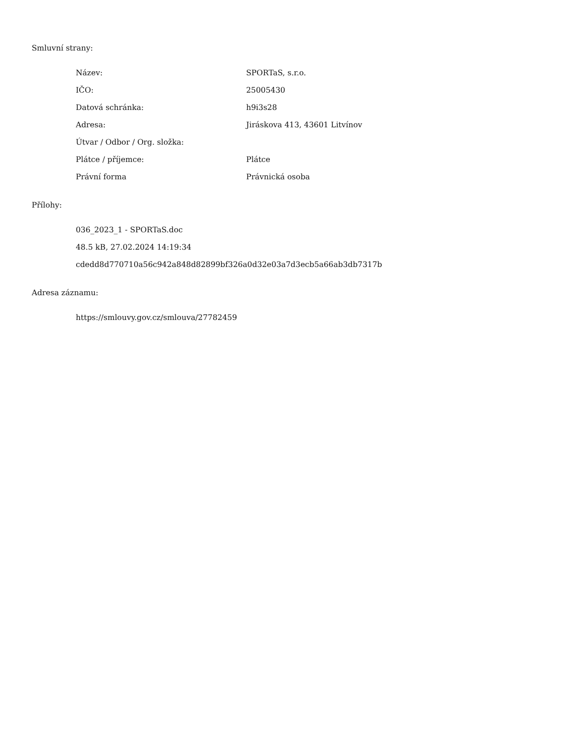Smluvní strany:
| Název: | SPORTaS, s.r.o. |
| IČO: | 25005430 |
| Datová schránka: | h9i3s28 |
| Adresa: | Jiráskova 413, 43601 Litvínov |
| Útvar / Odbor / Org. složka: | |
| Plátce / příjemce: | Plátce |
| Právní forma | Právnická osoba |
Přílohy:
036_2023_1 - SPORTaS.doc
48.5 kB, 27.02.2024 14:19:34
cdedd8d770710a56c942a848d82899bf326a0d32e03a7d3ecb5a66ab3db7317b
Adresa záznamu:
https://smlouvy.gov.cz/smlouva/27782459